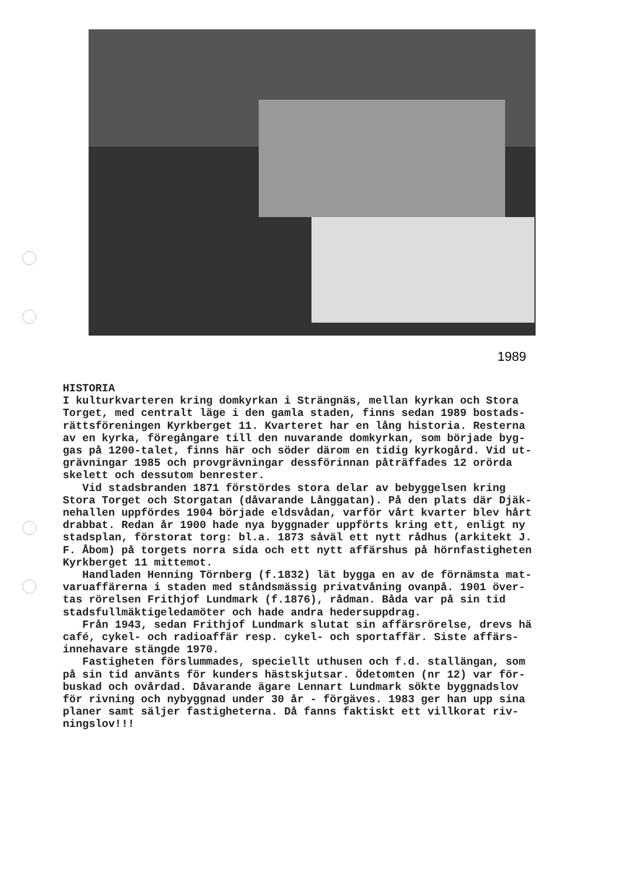1989
HISTORIA I kulturkvarteren kring domkyrkan i Strängnäs, mellan kyrkan och Stora Torget, med centralt läge i den gamla staden, finns sedan 1989 bostads- rättsföreningen Kyrkberget 11. Kvarteret har en lång historia. Resterna av en kyrka, föregångare till den nuvarande domkyrkan, som började byg- gas på 1200-talet, finns här och söder därom en tidig kyrkogård. Vid ut- grävningar 1985 och provgrävningar dessförinnan påträffades 12 orörda skelett och dessutom benrester. Vid stadsbranden 1871 förstördes stora delar av bebyggelsen kring Stora Torget och Storgatan (dåvarande Långgatan). På den plats där Djäk- nehallen uppfördes 1904 började eldsvådan, varför vårt kvarter blev hårt drabbat. Redan år 1900 hade nya byggnader uppförts kring ett, enligt ny stadsplan, förstorat torg: bl.a. 1873 såväl ett nytt rådhus (arkitekt J. F. Åbom) på torgets norra sida och ett nytt affärshus på hörnfastigheten Kyrkberget 11 mittemot. Handladen Henning Törnberg (f.1832) lät bygga en av de förnämsta mat- varuaffärerna i staden med ståndsmässig privatvåning ovanpå. 1901 över- tas rörelsen Frithjof Lundmark (f.1876), rådman. Båda var på sin tid stadsfullmäktigeledamöter och hade andra hedersuppdrag. Från 1943, sedan Frithjof Lundmark slutat sin affärsrörelse, drevs hä café, cykel- och radioaffär resp. cykel- och sportaffär. Siste affärs- innehavare stängde 1970. Fastigheten förslummades, speciellt uthusen och f.d. stallängan, som på sin tid använts för kunders hästskjutsar. Ödetomten (nr 12) var för- buskad och ovårdad. Dåvarande ägare Lennart Lundmark sökte byggnadslov för rivning och nybyggnad under 30 år - förgäves. 1983 ger han upp sina planer samt säljer fastigheterna. Då fanns faktiskt ett villkorat riv- ningslov!!!